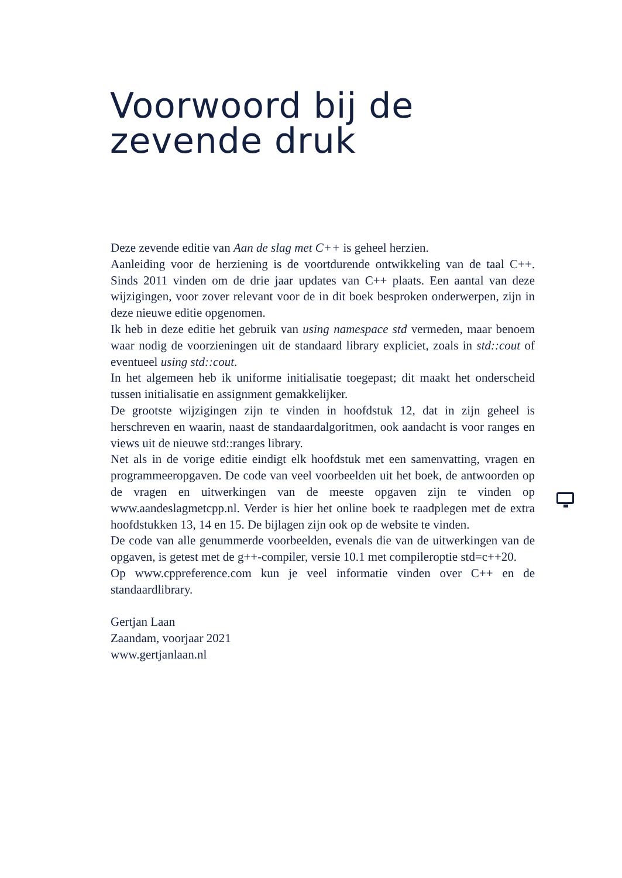Voorwoord bij de
zevende druk
Deze zevende editie van Aan de slag met C++ is geheel herzien.
Aanleiding voor de herziening is de voortdurende ontwikkeling van de taal C++. Sinds 2011 vinden om de drie jaar updates van C++ plaats. Een aantal van deze wijzigingen, voor zover relevant voor de in dit boek besproken onderwerpen, zijn in deze nieuwe editie opgenomen.
Ik heb in deze editie het gebruik van using namespace std vermeden, maar benoem waar nodig de voorzieningen uit de standaard library expliciet, zoals in std::cout of eventueel using std::cout.
In het algemeen heb ik uniforme initialisatie toegepast; dit maakt het onderscheid tussen initialisatie en assignment gemakkelijker.
De grootste wijzigingen zijn te vinden in hoofdstuk 12, dat in zijn geheel is herschreven en waarin, naast de standaardalgoritmen, ook aandacht is voor ranges en views uit de nieuwe std::ranges library.
Net als in de vorige editie eindigt elk hoofdstuk met een samenvatting, vragen en programmeeropgaven. De code van veel voorbeelden uit het boek, de antwoorden op de vragen en uitwerkingen van de meeste opgaven zijn te vinden op www.aandeslagmetcpp.nl. Verder is hier het online boek te raadplegen met de extra hoofdstukken 13, 14 en 15. De bijlagen zijn ook op de website te vinden.
De code van alle genummerde voorbeelden, evenals die van de uitwerkingen van de opgaven, is getest met de g++-compiler, versie 10.1 met compileroptie std=c++20.
Op www.cppreference.com kun je veel informatie vinden over C++ en de standaardlibrary.
Gertjan Laan
Zaandam, voorjaar 2021
www.gertjanlaan.nl